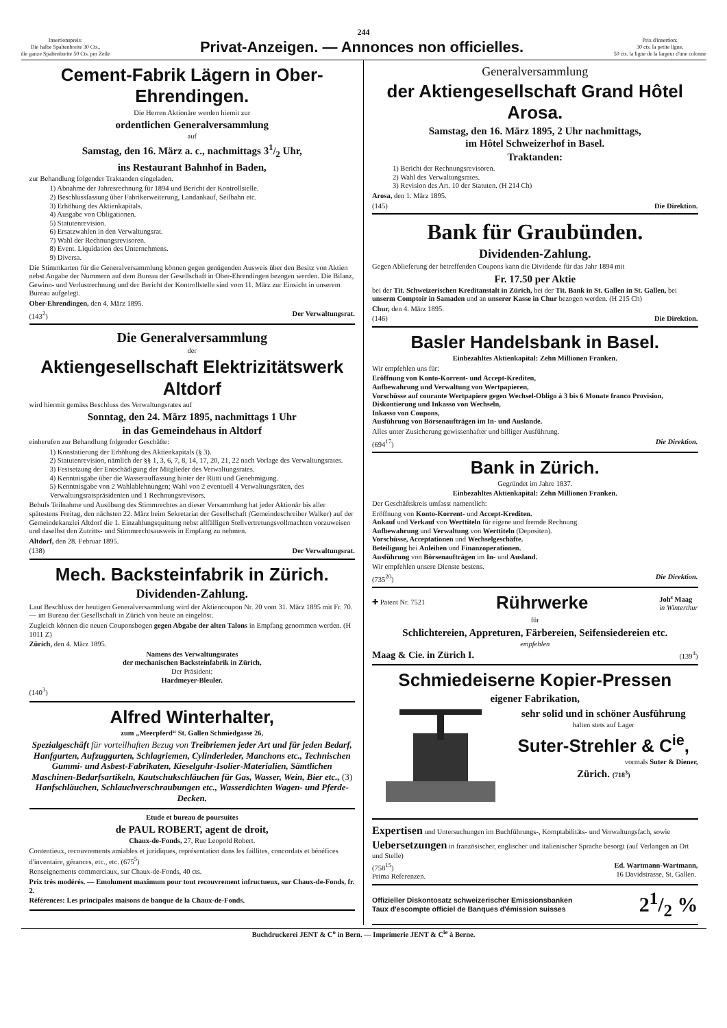244
Insertionspreis:
Die halbe Spaltenbreite 30 Cts.,
die ganze Spaltenbreite 50 Cts. per Zeile
Privat-Anzeigen. — Annonces non officielles.
Prix d'insertion:
30 cts. la petite ligne,
50 cts. la ligne de la largeur d'une colonne
Cement-Fabrik Lägern in Ober-Ehrendingen.
Die Herren Aktionäre werden hiemit zur
ordentlichen Generalversammlung
auf
Samstag, den 16. März a. c., nachmittags 31/2 Uhr,
ins Restaurant Bahnhof in Baden,
zur Behandlung folgender Traktanden eingeladen.
1) Abnahme der Jahresrechnung für 1894 und Bericht der Kontrollstelle.
2) Beschlussfassung über Fabrikerweiterung, Landankauf, Seilbahn etc.
3) Erhöhung des Aktienkapitals.
4) Ausgabe von Obligationen.
5) Statutenrevision.
6) Ersatzwahlen in den Verwaltungsrat.
7) Wahl der Rechnungsrevisoren.
8) Event. Liquidation des Unternehmens.
9) Diversa.
Die Stimmkarten für die Generalversammlung können gegen genügenden Ausweis über den Besitz von Aktien nebst Angabe der Nummern auf dem Bureau der Gesellschaft in Ober-Ehrendingen bezogen werden. Die Bilanz, Gewinn- und Verlustrechnung und der Bericht der Kontrollstelle sind vom 11. März zur Einsicht in unserem Bureau aufgelegt.
Ober-Ehrendingen, den 4. März 1895.
(143<sup>2</sup>) Der Verwaltungsrat.
Die Generalversammlung
der
Aktiengesellschaft Elektrizitätswerk Altdorf
wird hiermit gemäss Beschluss des Verwaltungsrates auf
Sonntag, den 24. März 1895, nachmittags 1 Uhr
in das Gemeindehaus in Altdorf
einberufen zur Behandlung folgender Geschäfte:
1) Konstatierung der Erhöhung des Aktienkapitals (§ 3).
2) Statutenrevision, nämlich der §§ 1, 3, 6, 7, 8, 14, 17, 20, 21, 22 nach Vorlage des Verwaltungsrates.
3) Festsetzung der Entschädigung der Mitglieder des Verwaltungsrates.
4) Kenntnisgabe über die Wasserauffassung hinter der Rütti und Genehmigung.
5) Kenntnisgabe von 2 Wahlablehnungen; Wahl von 2 eventuell 4 Verwaltungsräten, des Verwaltungsratspräsidenten und 1 Rechnungsrevisors.
Behufs Teilnahme und Ausübung des Stimmrechtes an dieser Versammlung hat jeder Aktionär bis aller spätestens Freitag, den nächsten 22. März beim Sekretariat der Gesellschaft (Gemeindeschreiber Walker) auf der Gemeindekanzlei Altdorf die 1. Einzahlungsquittung nebst allfälligen Stellvertretungsvollmachten vorzuweisen und daselbst den Zutritts- und Stimmrechtsausweis in Empfang zu nehmen.
Altdorf, den 28. Februar 1895.
(138) Der Verwaltungsrat.
Mech. Backsteinfabrik in Zürich.
Dividenden-Zahlung.
Laut Beschluss der heutigen Generalversammlung wird der Aktiencoupon Nr. 20 vom 31. März 1895 mit Fr. 70. — im Bureau der Gesellschaft in Zürich von heute an eingelöst.
Zugleich können die neuen Couponsbogen gegen Abgabe der alten Talons in Empfang genommen werden. (H 1011 Z)
Zürich, den 4. März 1895.
Namens des Verwaltungsrates
der mechanischen Backsteinfabrik in Zürich,
Der Präsident:
Hardmeyer-Bleuler.
(140<sup>3</sup>)
Alfred Winterhalter,
zum „Meerpferd“ St. Gallen Schmiedgasse 26,
Spezialgeschäft für vorteilhaften Bezug von Treibriemen jeder Art und für jeden Bedarf, Hanfgurten, Aufzuggurten, Schlagriemen, Cylinderleder, Manchons etc., Technischen Gummi- und Asbest-Fabrikaten, Kieselguhr-Isolier-Materialien, Sämtlichen Maschinen-Bedarfsartikeln, Kautschukschläuchen für Gas, Wasser, Wein, Bier etc., (3) Hanfschläuchen, Schlauchverschraubungen etc., Wasserdichten Wagen- und Pferde-Decken.
Etude et bureau de poursuites
de PAUL ROBERT, agent de droit,
Chaux-de-Fonds, 27, Rue Leopold Robert.
Contentieux, recouvrements amiables et juridiques, représentation dans les faillites, concordats et bénéfices d'inventaire, gérances, etc., etc. (675<sup>5</sup>)
Renseignements commerciaux, sur Chaux-de-Fonds, 40 cts.
Prix très modérés. — Emolument maximum pour tout recouvrement infructueux, sur Chaux-de-Fonds, fr. 2.
Références: Les principales maisons de banque de la Chaux-de-Fonds.
Generalversammlung
der Aktiengesellschaft Grand Hôtel Arosa.
Samstag, den 16. März 1895, 2 Uhr nachmittags,
im Hôtel Schweizerhof in Basel.
Traktanden:
1) Bericht der Rechnungsrevisoren.
2) Wahl des Verwaltungsrates.
3) Revision des Art. 10 der Statuten. (H 214 Ch)
Arosa, den 1. März 1895.
(145) Die Direktion.
Bank für Graubünden.
Dividenden-Zahlung.
Gegen Ablieferung der betreffenden Coupons kann die Dividende für das Jahr 1894 mit
Fr. 17.50 per Aktie
bei der Tit. Schweizerischen Kreditanstalt in Zürich, bei der Tit. Bank in St. Gallen in St. Gallen, bei unserm Comptoir in Samaden und an unserer Kasse in Chur bezogen werden. (H 215 Ch)
Chur, den 4. März 1895.
(146) Die Direktion.
Basler Handelsbank in Basel.
Einbezahltes Aktienkapital: Zehn Millionen Franken.
Wir empfehlen uns für:
Eröffnung von Konto-Korrent- und Accept-Krediten,
Aufbewahrung und Verwaltung von Wertpapieren,
Vorschüsse auf courante Wertpapiere gegen Wechsel-Obligo à 3 bis 6 Monate franco Provision,
Diskontierung und Inkasso von Wechseln,
Inkasso von Coupons,
Ausführung von Börsenaufträgen im In- und Auslande.
Alles unter Zusicherung gewissenhafter und billiger Ausführung.
(694<sup>17</sup>) Die Direktion.
Bank in Zürich.
Gegründet im Jahre 1837.
Einbezahltes Aktienkapital: Zehn Millionen Franken.
Der Geschäftskreis umfasst namentlich:
Eröffnung von Konto-Korrent- und Accept-Krediten.
Ankauf und Verkauf von Werttiteln für eigene und fremde Rechnung.
Aufbewahrung und Verwaltung von Werttiteln (Depositen).
Vorschüsse, Acceptationen und Wechselgeschäfte.
Beteiligung bei Anleihen und Finanzoperationen.
Ausführung von Börsenaufträgen im In- und Ausland.
Wir empfehlen unsere Dienste bestens.
(735<sup>20</sup>) Die Direktion.
✚ Patent Nr. 7521 Rührwerke Joh<sup>s</sup> Maag
in Winterthur
für
Schlichtereien, Appreturen, Färbereien, Seifensiedereien etc.
empfehlen
Maag & Cie. in Zürich I. (139<sup>4</sup>)
Schmiedeiserne Kopier-Pressen
eigener Fabrikation,
sehr solid und in schöner Ausführung
halten stets auf Lager
Suter-Strehler & C<sup>ie</sup>,
vormals Suter & Diener,
Zürich. (718<sup>3</sup>)
Expertisen und Untersuchungen im Buchführungs-, Komptabilitäts- und Verwaltungsfach, sowie
Uebersetzungen in französischer, englischer und italienischer Sprache besorgt (auf Verlangen an Ort und Stelle)
(758<sup>15</sup>)
Prima Referenzen. Ed. Wartmann-Wartmann,
16 Davidstrasse, St. Gallen.
Offizieller Diskontosatz schweizerischer Emissionsbanken
Taux d'escompte officiel de Banques d'émission suisses 21/2 %
Buchdruckerei JENT & C<sup>o</sup> in Bern. — Imprimerie JENT & C<sup>ie</sup> à Berne.